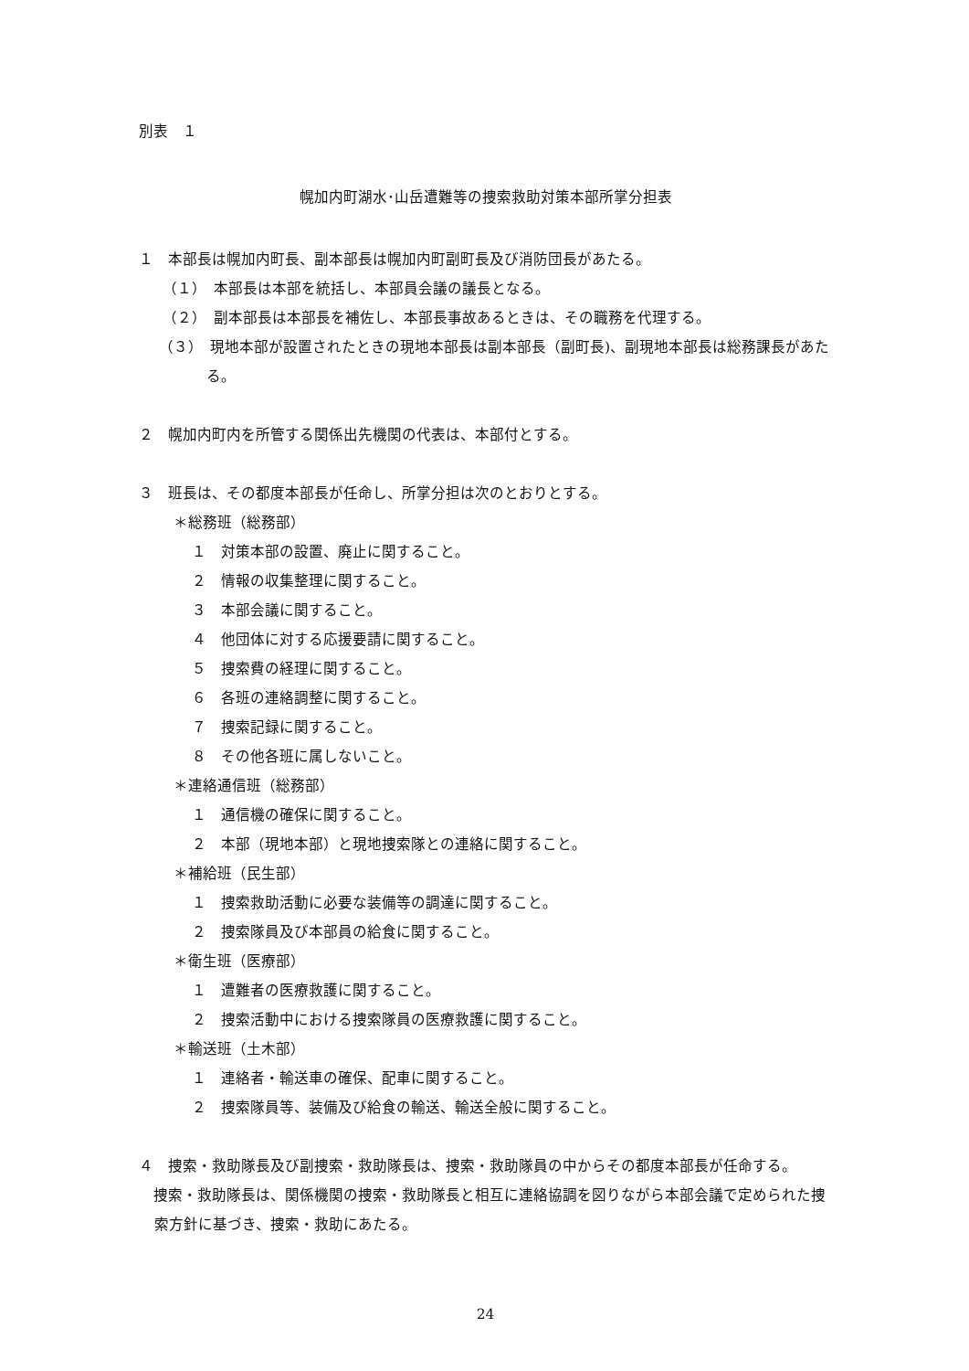別表　１
幌加内町湖水･山岳遭難等の捜索救助対策本部所掌分担表
１　本部長は幌加内町長、副本部長は幌加内町副町長及び消防団長があたる。
（１）　本部長は本部を統括し、本部員会議の議長となる。
（２）　副本部長は本部長を補佐し、本部長事故あるときは、その職務を代理する。
（３）　現地本部が設置されたときの現地本部長は副本部長（副町長)、副現地本部長は総務課長があたる。
２　幌加内町内を所管する関係出先機関の代表は、本部付とする。
３　班長は、その都度本部長が任命し、所掌分担は次のとおりとする。
＊総務班（総務部）
１　対策本部の設置、廃止に関すること。
２　情報の収集整理に関すること。
３　本部会議に関すること。
４　他団体に対する応援要請に関すること。
５　捜索費の経理に関すること。
６　各班の連絡調整に関すること。
７　捜索記録に関すること。
８　その他各班に属しないこと。
＊連絡通信班（総務部）
１　通信機の確保に関すること。
２　本部（現地本部）と現地捜索隊との連絡に関すること。
＊補給班（民生部）
１　捜索救助活動に必要な装備等の調達に関すること。
２　捜索隊員及び本部員の給食に関すること。
＊衛生班（医療部）
１　遭難者の医療救護に関すること。
２　捜索活動中における捜索隊員の医療救護に関すること。
＊輸送班（土木部）
１　連絡者・輸送車の確保、配車に関すること。
２　捜索隊員等、装備及び給食の輸送、輸送全般に関すること。
４　捜索・救助隊長及び副捜索・救助隊長は、捜索・救助隊員の中からその都度本部長が任命する。
　捜索・救助隊長は、関係機関の捜索・救助隊長と相互に連絡協調を図りながら本部会議で定められた捜索方針に基づき、捜索・救助にあたる。
24